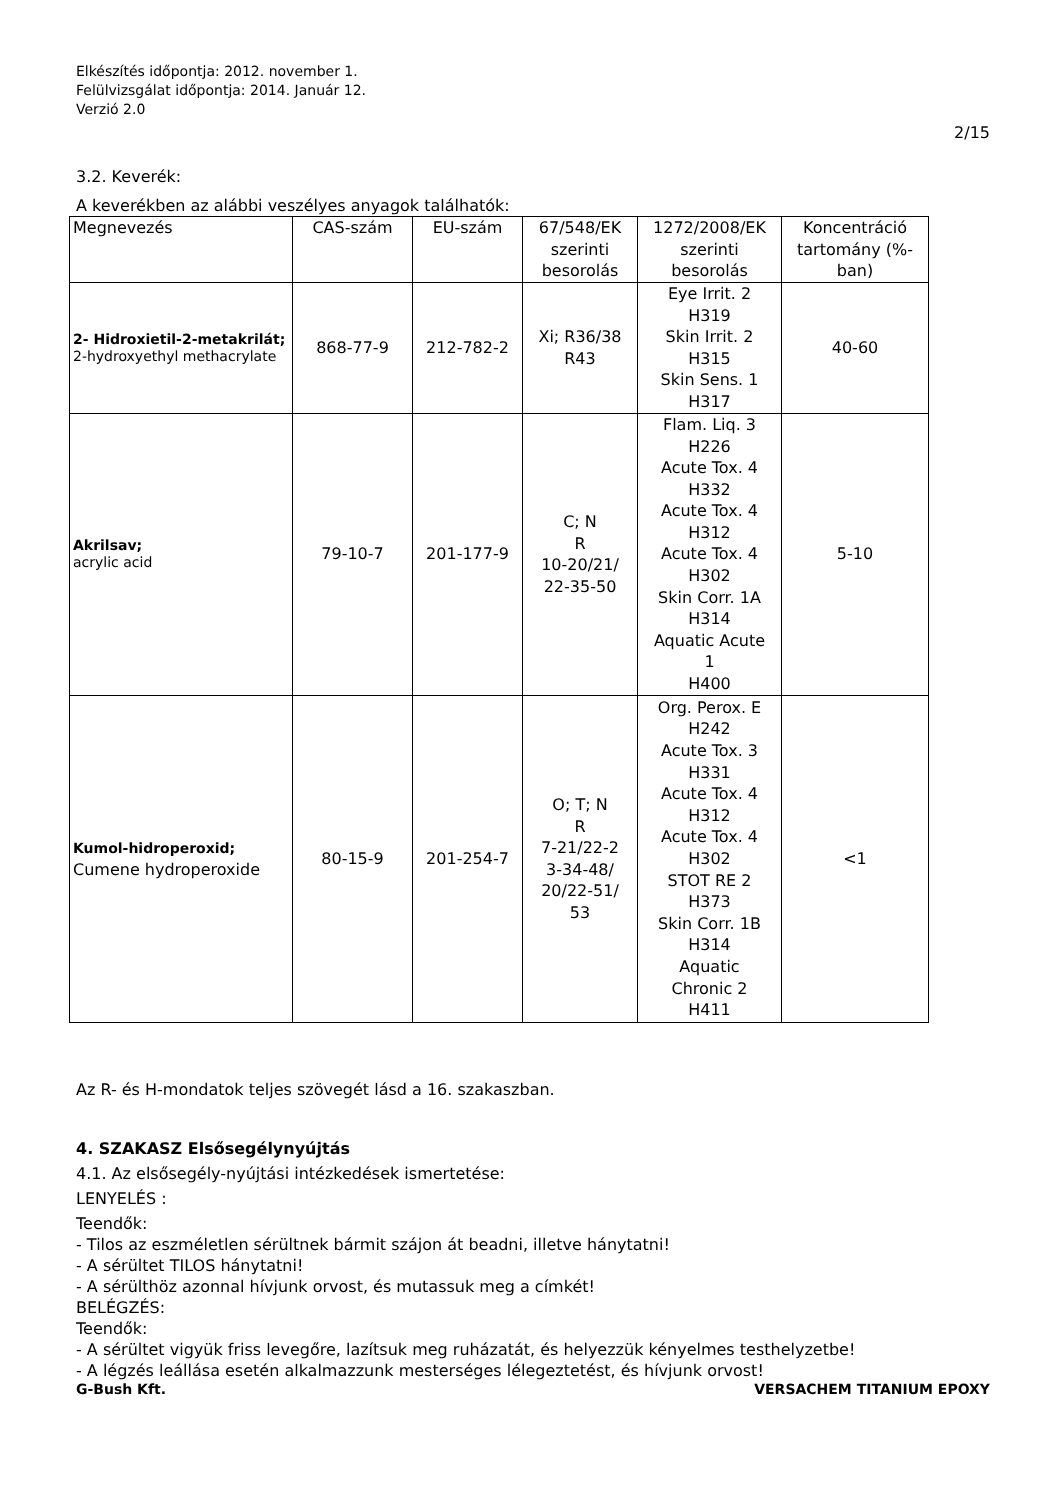Elkészítés időpontja: 2012. november 1.
Felülvizsgálat időpontja: 2014. Január 12.
Verzió 2.0
2/15
3.2. Keverék:
A keverékben az alábbi veszélyes anyagok találhatók:
| Megnevezés | CAS-szám | EU-szám | 67/548/EK szerinti besorolás | 1272/2008/EK szerinti besorolás | Koncentráció tartomány (%-ban) |
| --- | --- | --- | --- | --- | --- |
| 2- Hidroxietil-2-metakrilát; 2-hydroxyethyl methacrylate | 868-77-9 | 212-782-2 | Xi; R36/38 R43 | Eye Irrit. 2 H319 Skin Irrit. 2 H315 Skin Sens. 1 H317 | 40-60 |
| Akrilsav; acrylic acid | 79-10-7 | 201-177-9 | C; N R 10-20/21/ 22-35-50 | Flam. Liq. 3 H226 Acute Tox. 4 H332 Acute Tox. 4 H312 Acute Tox. 4 H302 Skin Corr. 1A H314 Aquatic Acute 1 H400 | 5-10 |
| Kumol-hidroperoxid; Cumene hydroperoxide | 80-15-9 | 201-254-7 | O; T; N R 7-21/22-2 3-34-48/ 20/22-51/ 53 | Org. Perox. E H242 Acute Tox. 3 H331 Acute Tox. 4 H312 Acute Tox. 4 H302 STOT RE 2 H373 Skin Corr. 1B H314 Aquatic Chronic 2 H411 | <1 |
Az R- és H-mondatok teljes szövegét lásd a 16. szakaszban.
4. SZAKASZ Elsősegélynyújtás
4.1. Az elsősegély-nyújtási intézkedések ismertetése:
LENYELÉS :
Teendők:
- Tilos az eszméletlen sérültnek bármit szájon át beadni, illetve hánytatni!
- A sérültet TILOS hánytatni!
- A sérülthöz azonnal hívjunk orvost, és mutassuk meg a címkét!
BELÉGZÉS:
Teendők:
- A sérültet vigyük friss levegőre, lazítsuk meg ruházatát, és helyezzük kényelmes testhelyzetbe!
- A légzés leállása esetén alkalmazzunk mesterséges lélegeztetést, és hívjunk orvost!
G-Bush Kft. VERSACHEM TITANIUM EPOXY